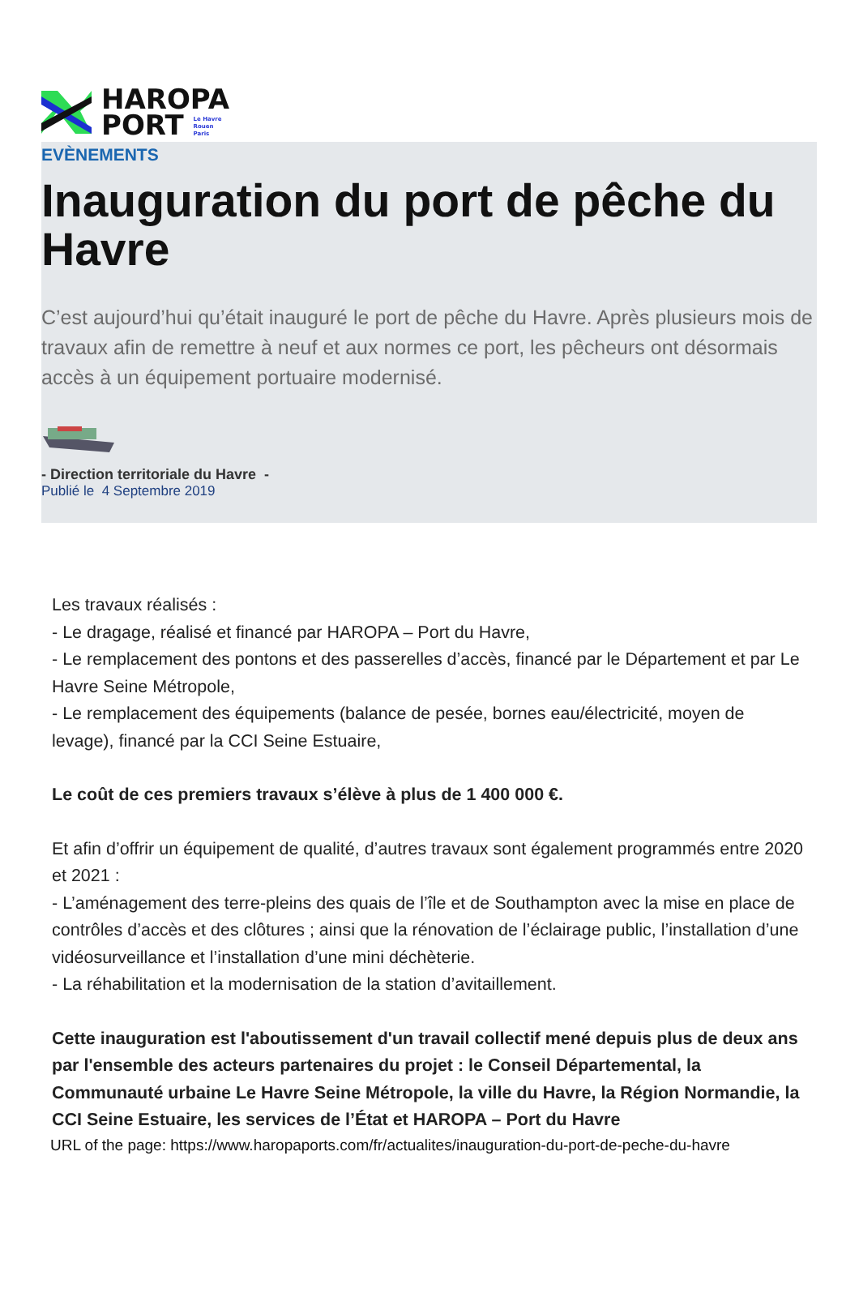HAROPA
PORT Le Havre
Rouen
Paris
EVÈNEMENTS
Inauguration du port de pêche du Havre
C’est aujourd’hui qu’était inauguré le port de pêche du Havre. Après plusieurs mois de travaux afin de remettre à neuf et aux normes ce port, les pêcheurs ont désormais accès à un équipement portuaire modernisé.
- Direction territoriale du Havre -
Publié le 4 Septembre 2019
Les travaux réalisés :
- Le dragage, réalisé et financé par HAROPA – Port du Havre,
- Le remplacement des pontons et des passerelles d’accès, financé par le Département et par Le Havre Seine Métropole,
- Le remplacement des équipements (balance de pesée, bornes eau/électricité, moyen de levage), financé par la CCI Seine Estuaire,
Le coût de ces premiers travaux s’élève à plus de 1 400 000 €.
Et afin d’offrir un équipement de qualité, d’autres travaux sont également programmés entre 2020 et 2021 :
- L’aménagement des terre-pleins des quais de l’île et de Southampton avec la mise en place de contrôles d’accès et des clôtures ; ainsi que la rénovation de l’éclairage public, l’installation d’une vidéosurveillance et l’installation d’une mini déchèterie.
- La réhabilitation et la modernisation de la station d’avitaillement.
Cette inauguration est l'aboutissement d'un travail collectif mené depuis plus de deux ans par l'ensemble des acteurs partenaires du projet : le Conseil Départemental, la Communauté urbaine Le Havre Seine Métropole, la ville du Havre, la Région Normandie, la CCI Seine Estuaire, les services de l’État et HAROPA – Port du Havre
URL of the page: https://www.haropaports.com/fr/actualites/inauguration-du-port-de-peche-du-havre